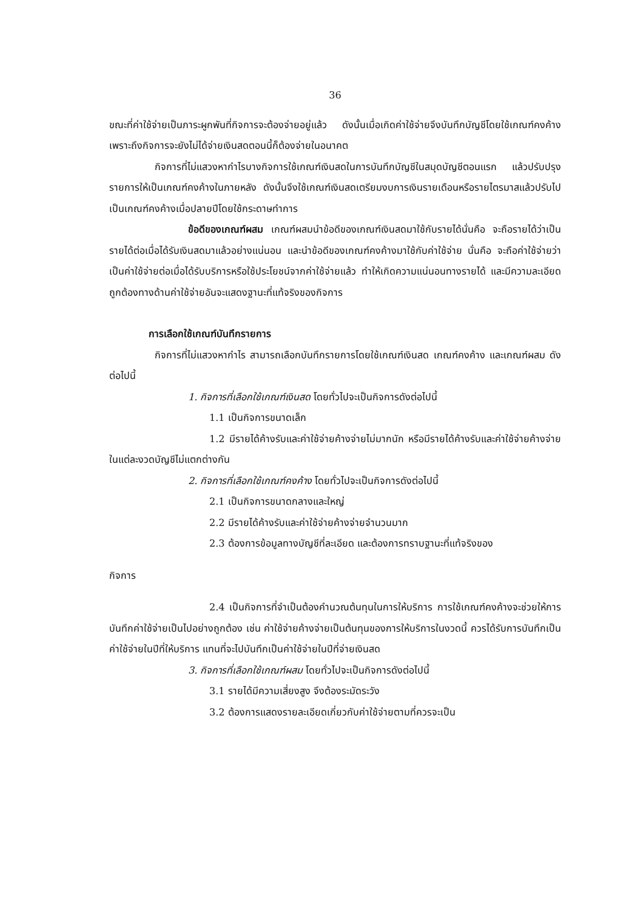36
ขณะที่ค่าใช้จ่ายเป็นภาระผูกพันที่กิจการจะต้องจ่ายอยู่แล้ว ดังนั้นเมื่อเกิดค่าใช้จ่ายจึงบันทึกบัญชีโดยใช้เกณฑ์คงค้าง เพราะถึงกิจการจะยังไม่ได้จ่ายเงินสดตอนนี้ก็ต้องจ่ายในอนาคต
กิจการที่ไม่แสวงหากำไรบางกิจการใช้เกณฑ์เงินสดในการบันทึกบัญชีในสมุดบัญชีตอนแรก แล้วปรับปรุงรายการให้เป็นเกณฑ์คงค้างในภายหลัง ดังนั้นจึงใช้เกณฑ์เงินสดเตรียมงบการเงินรายเดือนหรือรายไตรมาสแล้วปรับไปเป็นเกณฑ์คงค้างเมื่อปลายปีโดยใช้กระดาษทำการ
ข้อดีของเกณฑ์ผสม เกณฑ์ผสมนำข้อดีของเกณฑ์เงินสดมาใช้กับรายได้นั่นคือ จะถือรายได้ว่าเป็นรายได้ต่อเมื่อได้รับเงินสดมาแล้วอย่างแน่นอน และนำข้อดีของเกณฑ์คงค้างมาใช้กับค่าใช้จ่าย นั่นคือ จะถือค่าใช้จ่ายว่าเป็นค่าใช้จ่ายต่อเมื่อได้รับบริการหรือใช้ประโยชน์จากค่าใช้จ่ายแล้ว ทำให้เกิดความแน่นอนทางรายได้ และมีความละเอียดถูกต้องทางด้านค่าใช้จ่ายอันจะแสดงฐานะที่แท้จริงของกิจการ
การเลือกใช้เกณฑ์บันทึกรายการ
กิจการที่ไม่แสวงหากำไร สามารถเลือกบันทึกรายการโดยใช้เกณฑ์เงินสด เกณฑ์คงค้าง และเกณฑ์ผสม ดังต่อไปนี้
1. กิจการที่เลือกใช้เกณฑ์เงินสด โดยทั่วไปจะเป็นกิจการดังต่อไปนี้
1.1 เป็นกิจการขนาดเล็ก
1.2 มีรายได้ค้างรับและค่าใช้จ่ายค้างจ่ายไม่มากนัก หรือมีรายได้ค้างรับและค่าใช้จ่ายค้างจ่ายในแต่ละงวดบัญชีไม่แตกต่างกัน
2. กิจการที่เลือกใช้เกณฑ์คงค้าง โดยทั่วไปจะเป็นกิจการดังต่อไปนี้
2.1 เป็นกิจการขนาดกลางและใหญ่
2.2 มีรายได้ค้างรับและค่าใช้จ่ายค้างจ่ายจำนวนมาก
2.3 ต้องการข้อมูลทางบัญชีที่ละเอียด และต้องการทราบฐานะที่แท้จริงของ
กิจการ
2.4 เป็นกิจการที่จำเป็นต้องคำนวณต้นทุนในการให้บริการ การใช้เกณฑ์คงค้างจะช่วยให้การบันทึกค่าใช้จ่ายเป็นไปอย่างถูกต้อง เช่น ค่าใช้จ่ายค้างจ่ายเป็นต้นทุนของการให้บริการในงวดนี้ ควรได้รับการบันทึกเป็นค่าใช้จ่ายในปีที่ให้บริการ แทนที่จะไปบันทึกเป็นค่าใช้จ่ายในปีที่จ่ายเงินสด
3. กิจการที่เลือกใช้เกณฑ์ผสม โดยทั่วไปจะเป็นกิจการดังต่อไปนี้
3.1 รายได้มีความเสี่ยงสูง จึงต้องระมัดระวัง
3.2 ต้องการแสดงรายละเอียดเกี่ยวกับค่าใช้จ่ายตามที่ควรจะเป็น